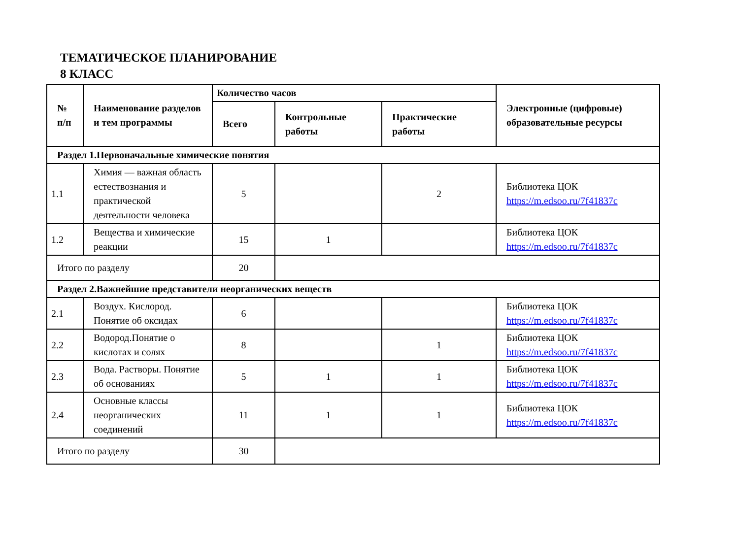ТЕМАТИЧЕСКОЕ ПЛАНИРОВАНИЕ
8 КЛАСС
| № п/п | Наименование разделов и тем программы | Количество часов | | | Электронные (цифровые) образовательные ресурсы |
| --- | --- | --- | --- | --- | --- |
| | | Всего | Контрольные работы | Практические работы | |
| Раздел 1.Первоначальные химические понятия | | | | | |
| 1.1 | Химия — важная область естествознания и практической деятельности человека | 5 | | 2 | Библиотека ЦОК https://m.edsoo.ru/7f41837c |
| 1.2 | Вещества и химические реакции | 15 | 1 | | Библиотека ЦОК https://m.edsoo.ru/7f41837c |
| Итого по разделу | | 20 | | | |
| Раздел 2.Важнейшие представители неорганических веществ | | | | | |
| 2.1 | Воздух. Кислород. Понятие об оксидах | 6 | | | Библиотека ЦОК https://m.edsoo.ru/7f41837c |
| 2.2 | Водород.Понятие о кислотах и солях | 8 | | 1 | Библиотека ЦОК https://m.edsoo.ru/7f41837c |
| 2.3 | Вода. Растворы. Понятие об основаниях | 5 | 1 | 1 | Библиотека ЦОК https://m.edsoo.ru/7f41837c |
| 2.4 | Основные классы неорганических соединений | 11 | 1 | 1 | Библиотека ЦОК https://m.edsoo.ru/7f41837c |
| Итого по разделу | | 30 | | | |